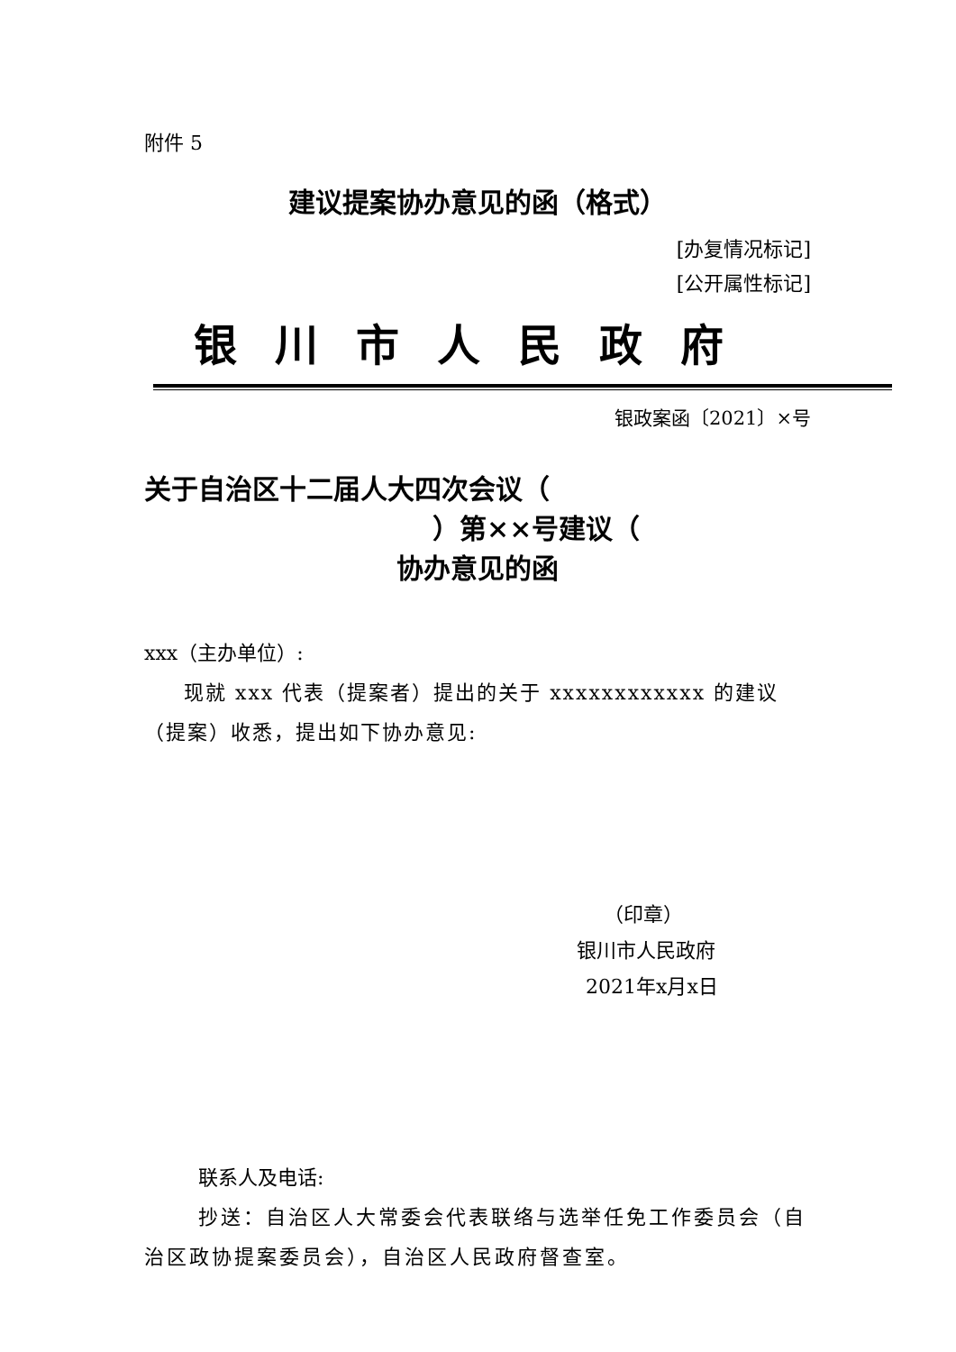附件 5
建议提案协办意见的函（格式）
[办复情况标记]
[公开属性标记]
银川市人民政府
银政案函〔2021〕×号
关于自治区十二届人大四次会议（
）第××号建议（
协办意见的函
xxx（主办单位）:
现就 xxx 代表（提案者）提出的关于 xxxxxxxxxxxx 的建议（提案）收悉，提出如下协办意见:
（印章）
银川市人民政府
2021年x月x日
联系人及电话:
抄送：自治区人大常委会代表联络与选举任免工作委员会（自治区政协提案委员会），自治区人民政府督查室。